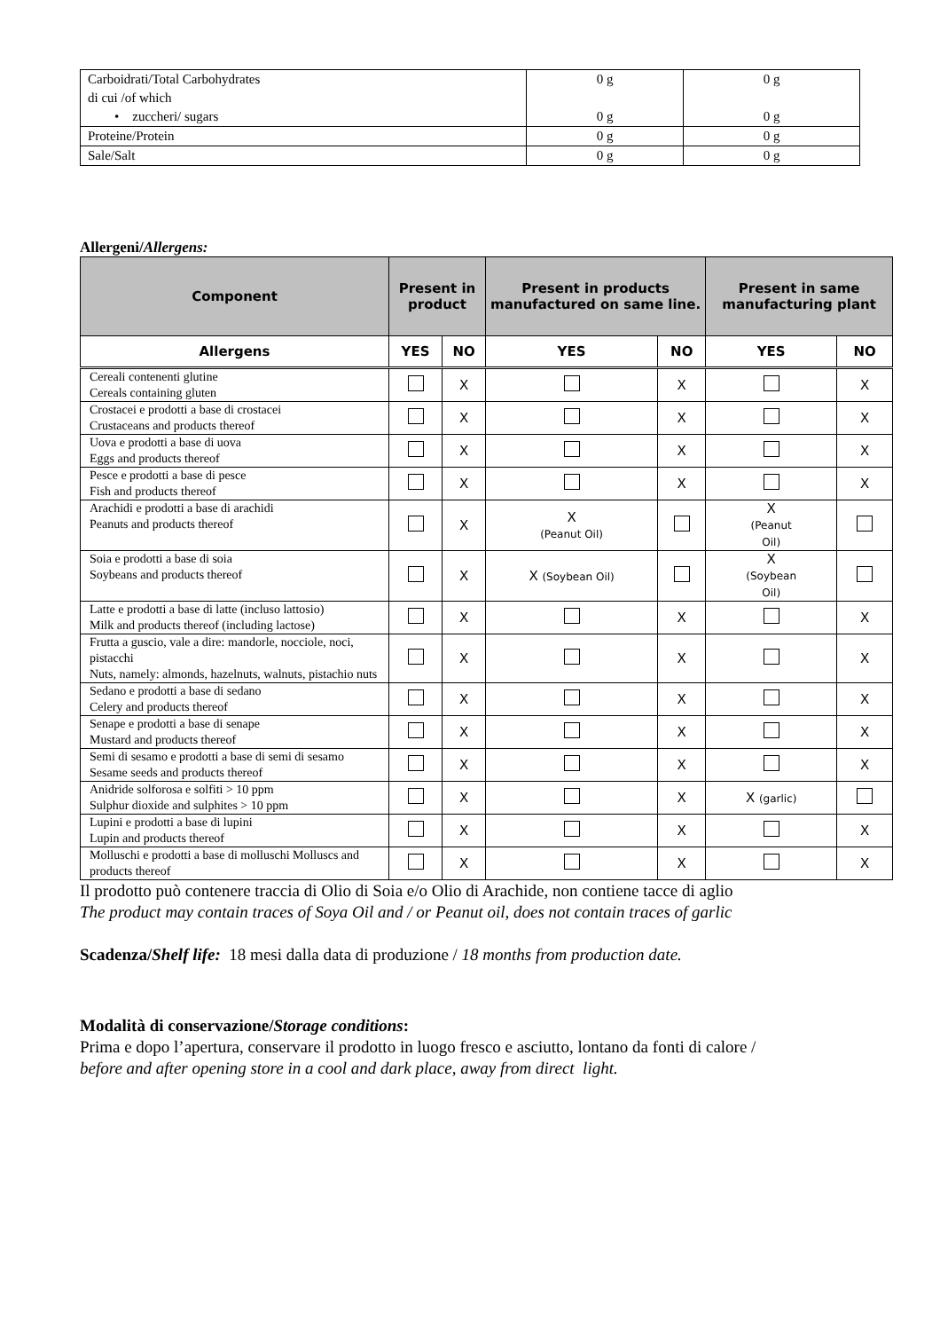| Carboidrati/Total Carbohydrates di cui /of which • zuccheri/ sugars | 0 g 0 g | 0 g 0 g |
| Proteine/Protein | 0 g | 0 g |
| Sale/Salt | 0 g | 0 g |
Allergeni/Allergens:
| Component | Present in product | | Present in products manufactured on same line. | | Present in same manufacturing plant | |
| --- | --- | --- | --- | --- | --- | --- |
| Allergens | YES | NO | YES | NO | YES | NO |
| Cereali contenenti glutine Cereals containing gluten | | X | | X | | X |
| Crostacei e prodotti a base di crostacei Crustaceans and products thereof | | X | | X | | X |
| Uova e prodotti a base di uova Eggs and products thereof | | X | | X | | X |
| Pesce e prodotti a base di pesce Fish and products thereof | | X | | X | | X |
| Arachidi e prodotti a base di arachidi Peanuts and products thereof | | X | X (Peanut Oil) | | X (Peanut Oil) | |
| Soia e prodotti a base di soia Soybeans and products thereof | | X | X (Soybean Oil) | | X (Soybean Oil) | |
| Latte e prodotti a base di latte (incluso lattosio) Milk and products thereof (including lactose) | | X | | X | | X |
| Frutta a guscio, vale a dire: mandorle, nocciole, noci, pistacchi Nuts, namely: almonds, hazelnuts, walnuts, pistachio nuts | | X | | X | | X |
| Sedano e prodotti a base di sedano Celery and products thereof | | X | | X | | X |
| Senape e prodotti a base di senape Mustard and products thereof | | X | | X | | X |
| Semi di sesamo e prodotti a base di semi di sesamo Sesame seeds and products thereof | | X | | X | | X |
| Anidride solforosa e solfiti > 10 ppm Sulphur dioxide and sulphites > 10 ppm | | X | | X | X (garlic) | |
| Lupini e prodotti a base di lupini Lupin and products thereof | | X | | X | | X |
| Molluschi e prodotti a base di molluschi Molluscs and products thereof | | X | | X | | X |
Il prodotto può contenere traccia di Olio di Soia e/o Olio di Arachide, non contiene tacce di aglio
The product may contain traces of Soya Oil and / or Peanut oil, does not contain traces of garlic
Scadenza/Shelf life: 18 mesi dalla data di produzione / 18 months from production date.
Modalità di conservazione/Storage conditions:
Prima e dopo l’apertura, conservare il prodotto in luogo fresco e asciutto, lontano da fonti di calore /
before and after opening store in a cool and dark place, away from direct light.